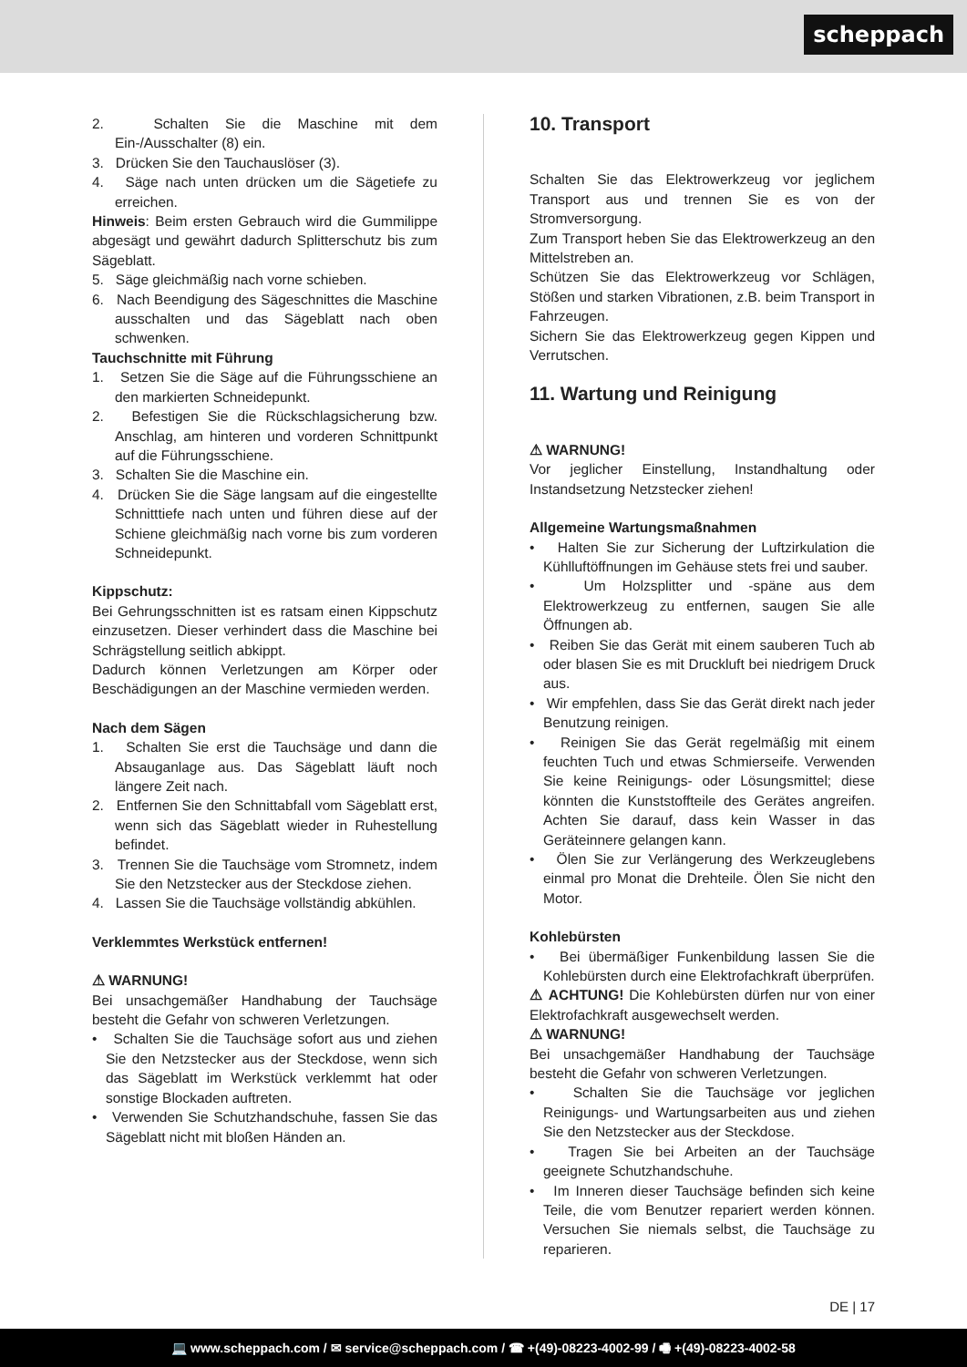scheppach
2. Schalten Sie die Maschine mit dem Ein-/Ausschalter (8) ein.
3. Drücken Sie den Tauchauslöser (3).
4. Säge nach unten drücken um die Sägetiefe zu erreichen.
Hinweis: Beim ersten Gebrauch wird die Gummilippe abgesägt und gewährt dadurch Splitterschutz bis zum Sägeblatt.
5. Säge gleichmäßig nach vorne schieben.
6. Nach Beendigung des Sägeschnittes die Maschine ausschalten und das Sägeblatt nach oben schwenken.
Tauchschnitte mit Führung
1. Setzen Sie die Säge auf die Führungsschiene an den markierten Schneidepunkt.
2. Befestigen Sie die Rückschlagsicherung bzw. Anschlag, am hinteren und vorderen Schnittpunkt auf die Führungsschiene.
3. Schalten Sie die Maschine ein.
4. Drücken Sie die Säge langsam auf die eingestellte Schnitttiefe nach unten und führen diese auf der Schiene gleichmäßig nach vorne bis zum vorderen Schneidepunkt.
Kippschutz:
Bei Gehrungsschnitten ist es ratsam einen Kippschutz einzusetzen. Dieser verhindert dass die Maschine bei Schrägstellung seitlich abkippt.
Dadurch können Verletzungen am Körper oder Beschädigungen an der Maschine vermieden werden.
Nach dem Sägen
1. Schalten Sie erst die Tauchsäge und dann die Absauganlage aus. Das Sägeblatt läuft noch längere Zeit nach.
2. Entfernen Sie den Schnittabfall vom Sägeblatt erst, wenn sich das Sägeblatt wieder in Ruhestellung befindet.
3. Trennen Sie die Tauchsäge vom Stromnetz, indem Sie den Netzstecker aus der Steckdose ziehen.
4. Lassen Sie die Tauchsäge vollständig abkühlen.
Verklemmtes Werkstück entfernen!
⚠ WARNUNG!
Bei unsachgemäßer Handhabung der Tauchsäge besteht die Gefahr von schweren Verletzungen.
• Schalten Sie die Tauchsäge sofort aus und ziehen Sie den Netzstecker aus der Steckdose, wenn sich das Sägeblatt im Werkstück verklemmt hat oder sonstige Blockaden auftreten.
• Verwenden Sie Schutzhandschuhe, fassen Sie das Sägeblatt nicht mit bloßen Händen an.
10. Transport
Schalten Sie das Elektrowerkzeug vor jeglichem Transport aus und trennen Sie es von der Stromversorgung.
Zum Transport heben Sie das Elektrowerkzeug an den Mittelstreben an.
Schützen Sie das Elektrowerkzeug vor Schlägen, Stößen und starken Vibrationen, z.B. beim Transport in Fahrzeugen.
Sichern Sie das Elektrowerkzeug gegen Kippen und Verrutschen.
11. Wartung und Reinigung
⚠ WARNUNG!
Vor jeglicher Einstellung, Instandhaltung oder Instandsetzung Netzstecker ziehen!
Allgemeine Wartungsmaßnahmen
• Halten Sie zur Sicherung der Luftzirkulation die Kühlluftöffnungen im Gehäuse stets frei und sauber.
• Um Holzsplitter und -späne aus dem Elektrowerkzeug zu entfernen, saugen Sie alle Öffnungen ab.
• Reiben Sie das Gerät mit einem sauberen Tuch ab oder blasen Sie es mit Druckluft bei niedrigem Druck aus.
• Wir empfehlen, dass Sie das Gerät direkt nach jeder Benutzung reinigen.
• Reinigen Sie das Gerät regelmäßig mit einem feuchten Tuch und etwas Schmierseife. Verwenden Sie keine Reinigungs- oder Lösungsmittel; diese könnten die Kunststoffteile des Gerätes angreifen. Achten Sie darauf, dass kein Wasser in das Geräteinnere gelangen kann.
• Ölen Sie zur Verlängerung des Werkzeuglebens einmal pro Monat die Drehteile. Ölen Sie nicht den Motor.
Kohlebürsten
• Bei übermäßiger Funkenbildung lassen Sie die Kohlebürsten durch eine Elektrofachkraft überprüfen.
⚠ ACHTUNG! Die Kohlebürsten dürfen nur von einer Elektrofachkraft ausgewechselt werden.
⚠ WARNUNG!
Bei unsachgemäßer Handhabung der Tauchsäge besteht die Gefahr von schweren Verletzungen.
• Schalten Sie die Tauchsäge vor jeglichen Reinigungs- und Wartungsarbeiten aus und ziehen Sie den Netzstecker aus der Steckdose.
• Tragen Sie bei Arbeiten an der Tauchsäge geeignete Schutzhandschuhe.
• Im Inneren dieser Tauchsäge befinden sich keine Teile, die vom Benutzer repariert werden können. Versuchen Sie niemals selbst, die Tauchsäge zu reparieren.
DE | 17
💻 www.scheppach.com / ✉ service@scheppach.com / ☎ +(49)-08223-4002-99 / 🖷 +(49)-08223-4002-58